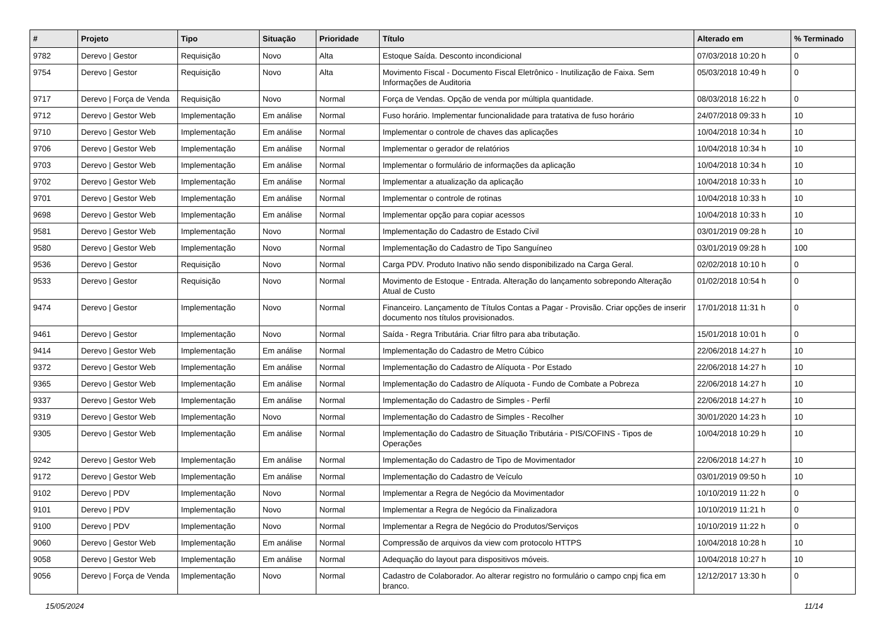| # | Projeto | Tipo | Situação | Prioridade | Título | Alterado em | % Terminado |
| --- | --- | --- | --- | --- | --- | --- | --- |
| 9782 | Derevo / Gestor | Requisição | Novo | Alta | Estoque Saída. Desconto incondicional | 07/03/2018 10:20 h | 0 |
| 9754 | Derevo / Gestor | Requisição | Novo | Alta | Movimento Fiscal - Documento Fiscal Eletrônico - Inutilização de Faixa. Sem Informações de Auditoria | 05/03/2018 10:49 h | 0 |
| 9717 | Derevo / Força de Venda | Requisição | Novo | Normal | Força de Vendas. Opção de venda por múltipla quantidade. | 08/03/2018 16:22 h | 0 |
| 9712 | Derevo / Gestor Web | Implementação | Em análise | Normal | Fuso horário. Implementar funcionalidade para tratativa de fuso horário | 24/07/2018 09:33 h | 10 |
| 9710 | Derevo / Gestor Web | Implementação | Em análise | Normal | Implementar o controle de chaves das aplicações | 10/04/2018 10:34 h | 10 |
| 9706 | Derevo / Gestor Web | Implementação | Em análise | Normal | Implementar o gerador de relatórios | 10/04/2018 10:34 h | 10 |
| 9703 | Derevo / Gestor Web | Implementação | Em análise | Normal | Implementar o formulário de informações da aplicação | 10/04/2018 10:34 h | 10 |
| 9702 | Derevo / Gestor Web | Implementação | Em análise | Normal | Implementar a atualização da aplicação | 10/04/2018 10:33 h | 10 |
| 9701 | Derevo / Gestor Web | Implementação | Em análise | Normal | Implementar o controle de rotinas | 10/04/2018 10:33 h | 10 |
| 9698 | Derevo / Gestor Web | Implementação | Em análise | Normal | Implementar opção para copiar acessos | 10/04/2018 10:33 h | 10 |
| 9581 | Derevo / Gestor Web | Implementação | Novo | Normal | Implementação do Cadastro de Estado Cívil | 03/01/2019 09:28 h | 10 |
| 9580 | Derevo / Gestor Web | Implementação | Novo | Normal | Implementação do Cadastro de Tipo Sanguíneo | 03/01/2019 09:28 h | 100 |
| 9536 | Derevo / Gestor | Requisição | Novo | Normal | Carga PDV. Produto Inativo não sendo disponibilizado na Carga Geral. | 02/02/2018 10:10 h | 0 |
| 9533 | Derevo / Gestor | Requisição | Novo | Normal | Movimento de Estoque - Entrada. Alteração do lançamento sobrepondo Alteração Atual de Custo | 01/02/2018 10:54 h | 0 |
| 9474 | Derevo / Gestor | Implementação | Novo | Normal | Financeiro. Lançamento de Títulos Contas a Pagar - Provisão. Criar opções de inserir documento nos títulos provisionados. | 17/01/2018 11:31 h | 0 |
| 9461 | Derevo / Gestor | Implementação | Novo | Normal | Saída - Regra Tributária. Criar filtro para aba tributação. | 15/01/2018 10:01 h | 0 |
| 9414 | Derevo / Gestor Web | Implementação | Em análise | Normal | Implementação do Cadastro de Metro Cúbico | 22/06/2018 14:27 h | 10 |
| 9372 | Derevo / Gestor Web | Implementação | Em análise | Normal | Implementação do Cadastro de Alíquota - Por Estado | 22/06/2018 14:27 h | 10 |
| 9365 | Derevo / Gestor Web | Implementação | Em análise | Normal | Implementação do Cadastro de Alíquota - Fundo de Combate a Pobreza | 22/06/2018 14:27 h | 10 |
| 9337 | Derevo / Gestor Web | Implementação | Em análise | Normal | Implementação do Cadastro de Simples - Perfil | 22/06/2018 14:27 h | 10 |
| 9319 | Derevo / Gestor Web | Implementação | Novo | Normal | Implementação do Cadastro de Simples - Recolher | 30/01/2020 14:23 h | 10 |
| 9305 | Derevo / Gestor Web | Implementação | Em análise | Normal | Implementação do Cadastro de Situação Tributária - PIS/COFINS - Tipos de Operações | 10/04/2018 10:29 h | 10 |
| 9242 | Derevo / Gestor Web | Implementação | Em análise | Normal | Implementação do Cadastro de Tipo de Movimentador | 22/06/2018 14:27 h | 10 |
| 9172 | Derevo / Gestor Web | Implementação | Em análise | Normal | Implementação do Cadastro de Veículo | 03/01/2019 09:50 h | 10 |
| 9102 | Derevo / PDV | Implementação | Novo | Normal | Implementar a Regra de Negócio da Movimentador | 10/10/2019 11:22 h | 0 |
| 9101 | Derevo / PDV | Implementação | Novo | Normal | Implementar a Regra de Negócio da Finalizadora | 10/10/2019 11:21 h | 0 |
| 9100 | Derevo / PDV | Implementação | Novo | Normal | Implementar a Regra de Negócio do Produtos/Serviços | 10/10/2019 11:22 h | 0 |
| 9060 | Derevo / Gestor Web | Implementação | Em análise | Normal | Compressão de arquivos da view com protocolo HTTPS | 10/04/2018 10:28 h | 10 |
| 9058 | Derevo / Gestor Web | Implementação | Em análise | Normal | Adequação do layout para dispositivos móveis. | 10/04/2018 10:27 h | 10 |
| 9056 | Derevo / Força de Venda | Implementação | Novo | Normal | Cadastro de Colaborador. Ao alterar registro no formulário o campo cnpj fica em branco. | 12/12/2017 13:30 h | 0 |
15/05/2024 11/14